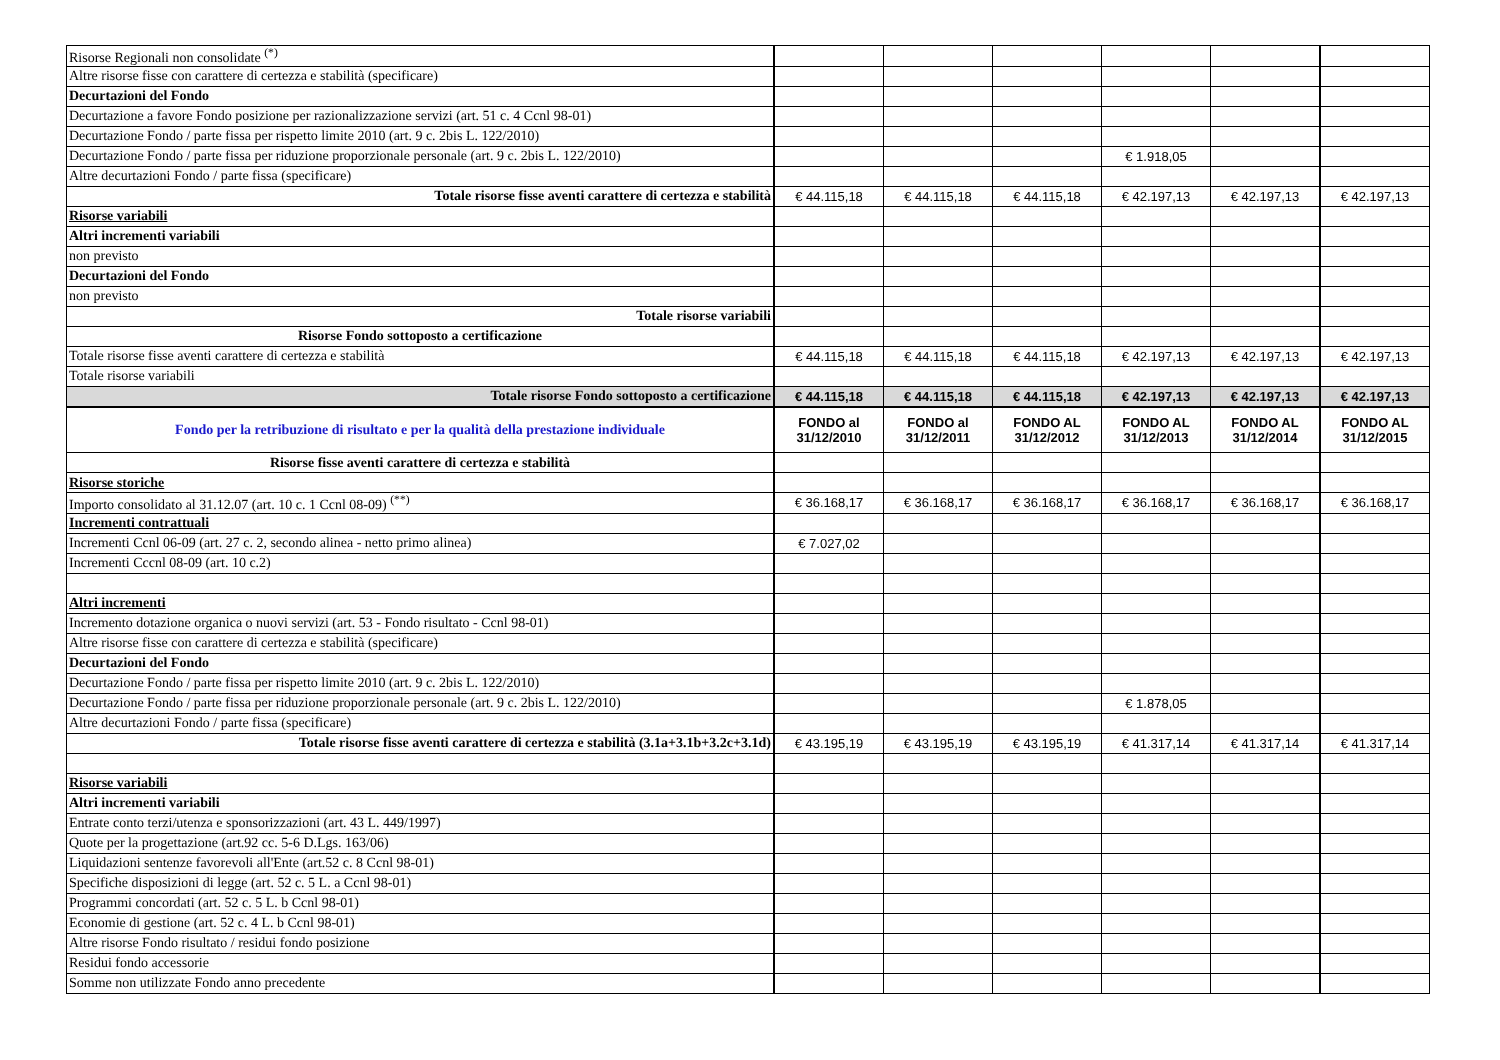| Risorse Regionali non consolidate <sup>(*)</sup> | | | | | | |
| Altre risorse fisse con carattere di certezza e stabilità (specificare) | | | | | | |
| Decurtazioni del Fondo | | | | | | |
| Decurtazione a favore Fondo posizione per razionalizzazione servizi (art. 51 c. 4 Ccnl 98-01) | | | | | | |
| Decurtazione Fondo / parte fissa per rispetto limite 2010 (art. 9 c. 2bis L. 122/2010) | | | | | | |
| Decurtazione Fondo / parte fissa per riduzione proporzionale personale (art. 9 c. 2bis L. 122/2010) | | | | € 1.918,05 | | |
| Altre decurtazioni Fondo / parte fissa (specificare) | | | | | | |
| Totale risorse fisse aventi carattere di certezza e stabilità | € 44.115,18 | € 44.115,18 | € 44.115,18 | € 42.197,13 | € 42.197,13 | € 42.197,13 |
| Risorse variabili | | | | | | |
| Altri incrementi variabili | | | | | | |
| non previsto | | | | | | |
| Decurtazioni del Fondo | | | | | | |
| non previsto | | | | | | |
| Totale risorse variabili | | | | | | |
| Risorse Fondo sottoposto a certificazione | | | | | | |
| Totale risorse fisse aventi carattere di certezza e stabilità | € 44.115,18 | € 44.115,18 | € 44.115,18 | € 42.197,13 | € 42.197,13 | € 42.197,13 |
| Totale risorse variabili | | | | | | |
| Totale risorse Fondo sottoposto a certificazione | € 44.115,18 | € 44.115,18 | € 44.115,18 | € 42.197,13 | € 42.197,13 | € 42.197,13 |
| Fondo per la retribuzione di risultato e per la qualità della prestazione individuale | FONDO al 31/12/2010 | FONDO al 31/12/2011 | FONDO AL 31/12/2012 | FONDO AL 31/12/2013 | FONDO AL 31/12/2014 | FONDO AL 31/12/2015 |
| Risorse fisse aventi carattere di certezza e stabilità | | | | | | |
| Risorse storiche | | | | | | |
| Importo consolidato al 31.12.07 (art. 10 c. 1 Ccnl 08-09) <sup>(**)</sup> | € 36.168,17 | € 36.168,17 | € 36.168,17 | € 36.168,17 | € 36.168,17 | € 36.168,17 |
| Incrementi contrattuali | | | | | | |
| Incrementi Ccnl 06-09 (art. 27 c. 2, secondo alinea - netto primo alinea) | € 7.027,02 | | | | | |
| Incrementi Cccnl 08-09 (art. 10 c.2) | | | | | | |
| Altri incrementi | | | | | | |
| Incremento dotazione organica o nuovi servizi (art. 53 - Fondo risultato - Ccnl 98-01) | | | | | | |
| Altre risorse fisse con carattere di certezza e stabilità (specificare) | | | | | | |
| Decurtazioni del Fondo | | | | | | |
| Decurtazione Fondo / parte fissa per rispetto limite 2010 (art. 9 c. 2bis L. 122/2010) | | | | | | |
| Decurtazione Fondo / parte fissa per riduzione proporzionale personale (art. 9 c. 2bis L. 122/2010) | | | | € 1.878,05 | | |
| Altre decurtazioni Fondo / parte fissa (specificare) | | | | | | |
| Totale risorse fisse aventi carattere di certezza e stabilità (3.1a+3.1b+3.2c+3.1d) | € 43.195,19 | € 43.195,19 | € 43.195,19 | € 41.317,14 | € 41.317,14 | € 41.317,14 |
| Risorse variabili | | | | | | |
| Altri incrementi variabili | | | | | | |
| Entrate conto terzi/utenza e sponsorizzazioni (art. 43 L. 449/1997) | | | | | | |
| Quote per la progettazione (art.92 cc. 5-6 D.Lgs. 163/06) | | | | | | |
| Liquidazioni sentenze favorevoli all'Ente (art.52 c. 8 Ccnl 98-01) | | | | | | |
| Specifiche disposizioni di legge (art. 52 c. 5 L. a Ccnl 98-01) | | | | | | |
| Programmi concordati (art. 52 c. 5 L. b Ccnl 98-01) | | | | | | |
| Economie di gestione (art. 52 c. 4 L. b Ccnl 98-01) | | | | | | |
| Altre risorse Fondo risultato / residui fondo posizione | | | | | | |
| Residui fondo accessorie | | | | | | |
| Somme non utilizzate Fondo anno precedente | | | | | | |